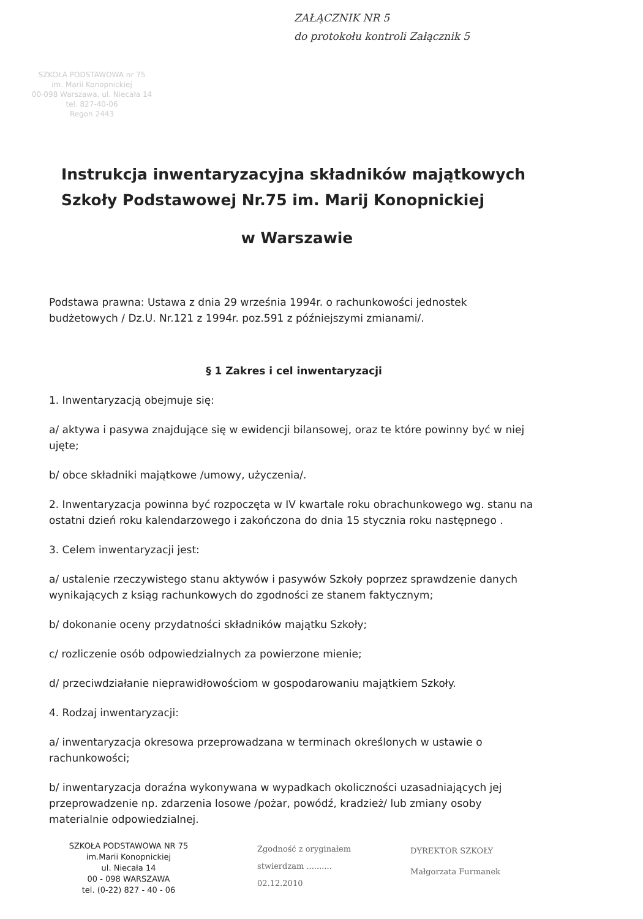ZAŁĄCZNIK NR 5
do protokołu kontroli Załącznik 5
SZKOŁA PODSTAWOWA nr 75
im. Marii Konopnickiej
00-098 Warszawa, ul. Niecała 14
tel. 827-40-06
Regon 2443
Instrukcja inwentaryzacyjna składników majątkowych
Szkoły Podstawowej Nr.75 im. Marij Konopnickiej
w Warszawie
Podstawa prawna: Ustawa z dnia 29 września 1994r. o rachunkowości jednostek budżetowych / Dz.U. Nr.121 z 1994r. poz.591 z późniejszymi zmianami/.
§ 1 Zakres i cel inwentaryzacji
1. Inwentaryzacją obejmuje się:
a/ aktywa i pasywa znajdujące się w ewidencji bilansowej, oraz te które powinny być w niej ujęte;
b/ obce składniki majątkowe /umowy, użyczenia/.
2. Inwentaryzacja powinna być rozpoczęta w IV kwartale roku obrachunkowego wg. stanu na ostatni dzień roku kalendarzowego i zakończona do dnia 15 stycznia roku następnego .
3. Celem inwentaryzacji jest:
a/ ustalenie rzeczywistego stanu aktywów i pasywów Szkoły poprzez sprawdzenie danych wynikających z ksiąg rachunkowych do zgodności ze stanem faktycznym;
b/ dokonanie oceny przydatności składników majątku Szkoły;
c/ rozliczenie osób odpowiedzialnych za powierzone mienie;
d/ przeciwdziałanie nieprawidłowościom w gospodarowaniu majątkiem Szkoły.
4. Rodzaj inwentaryzacji:
a/ inwentaryzacja okresowa przeprowadzana w terminach określonych w ustawie o rachunkowości;
b/ inwentaryzacja doraźna wykonywana w wypadkach okoliczności uzasadniających jej przeprowadzenie np. zdarzenia losowe /pożar, powódź, kradzież/ lub zmiany osoby materialnie odpowiedzialnej.
SZKOŁA PODSTAWOWA NR 75
im.Marii Konopnickiej
ul. Niecała 14
00 - 098 WARSZAWA
tel. (0-22) 827 - 40 - 06
Zgodność z oryginałem
stwierdzam ..........
02.12.2010
DYREKTOR SZKOŁY
Małgorzata Furmanek